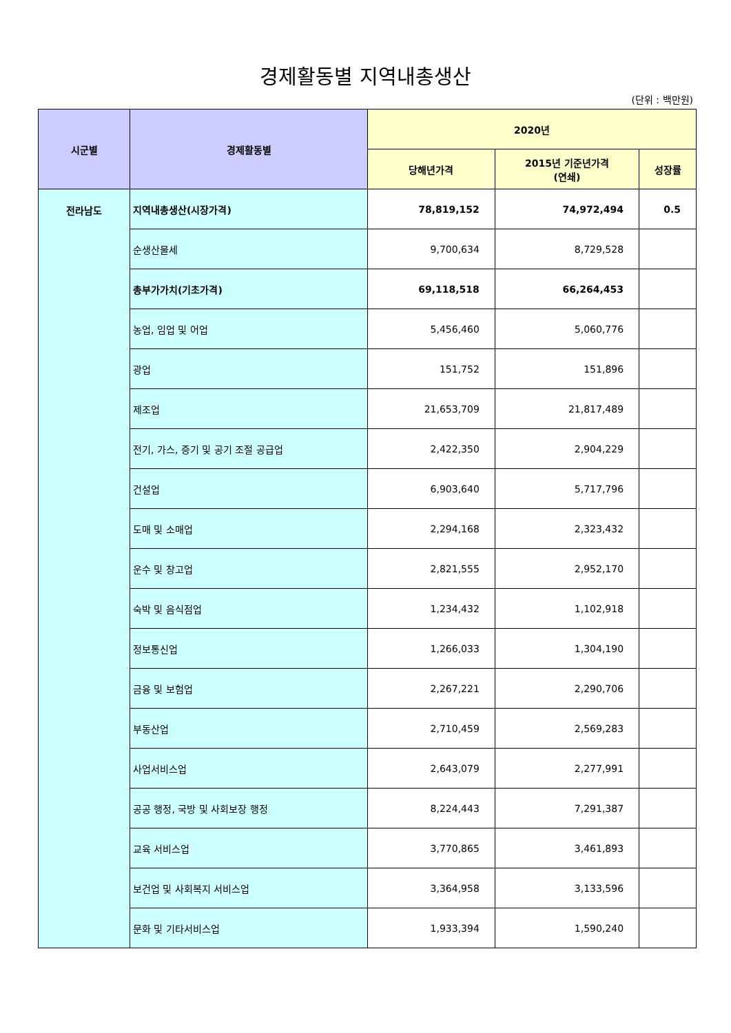경제활동별 지역내총생산
(단위 : 백만원)
| 시군별 | 경제활동별 | 2020년 | | |
| --- | --- | --- | --- | --- |
| | | 당해년가격 | 2015년 기준년가격 (연쇄) | 성장률 |
| 전라남도 | 지역내총생산(시장가격) | 78,819,152 | 74,972,494 | 0.5 |
| | 순생산물세 | 9,700,634 | 8,729,528 | |
| | 총부가가치(기초가격) | 69,118,518 | 66,264,453 | |
| | 농업, 임업 및 어업 | 5,456,460 | 5,060,776 | |
| | 광업 | 151,752 | 151,896 | |
| | 제조업 | 21,653,709 | 21,817,489 | |
| | 전기, 가스, 증기 및 공기 조절 공급업 | 2,422,350 | 2,904,229 | |
| | 건설업 | 6,903,640 | 5,717,796 | |
| | 도매 및 소매업 | 2,294,168 | 2,323,432 | |
| | 운수 및 창고업 | 2,821,555 | 2,952,170 | |
| | 숙박 및 음식점업 | 1,234,432 | 1,102,918 | |
| | 정보통신업 | 1,266,033 | 1,304,190 | |
| | 금융 및 보험업 | 2,267,221 | 2,290,706 | |
| | 부동산업 | 2,710,459 | 2,569,283 | |
| | 사업서비스업 | 2,643,079 | 2,277,991 | |
| | 공공 행정, 국방 및 사회보장 행정 | 8,224,443 | 7,291,387 | |
| | 교육 서비스업 | 3,770,865 | 3,461,893 | |
| | 보건업 및 사회복지 서비스업 | 3,364,958 | 3,133,596 | |
| | 문화 및 기타서비스업 | 1,933,394 | 1,590,240 | |